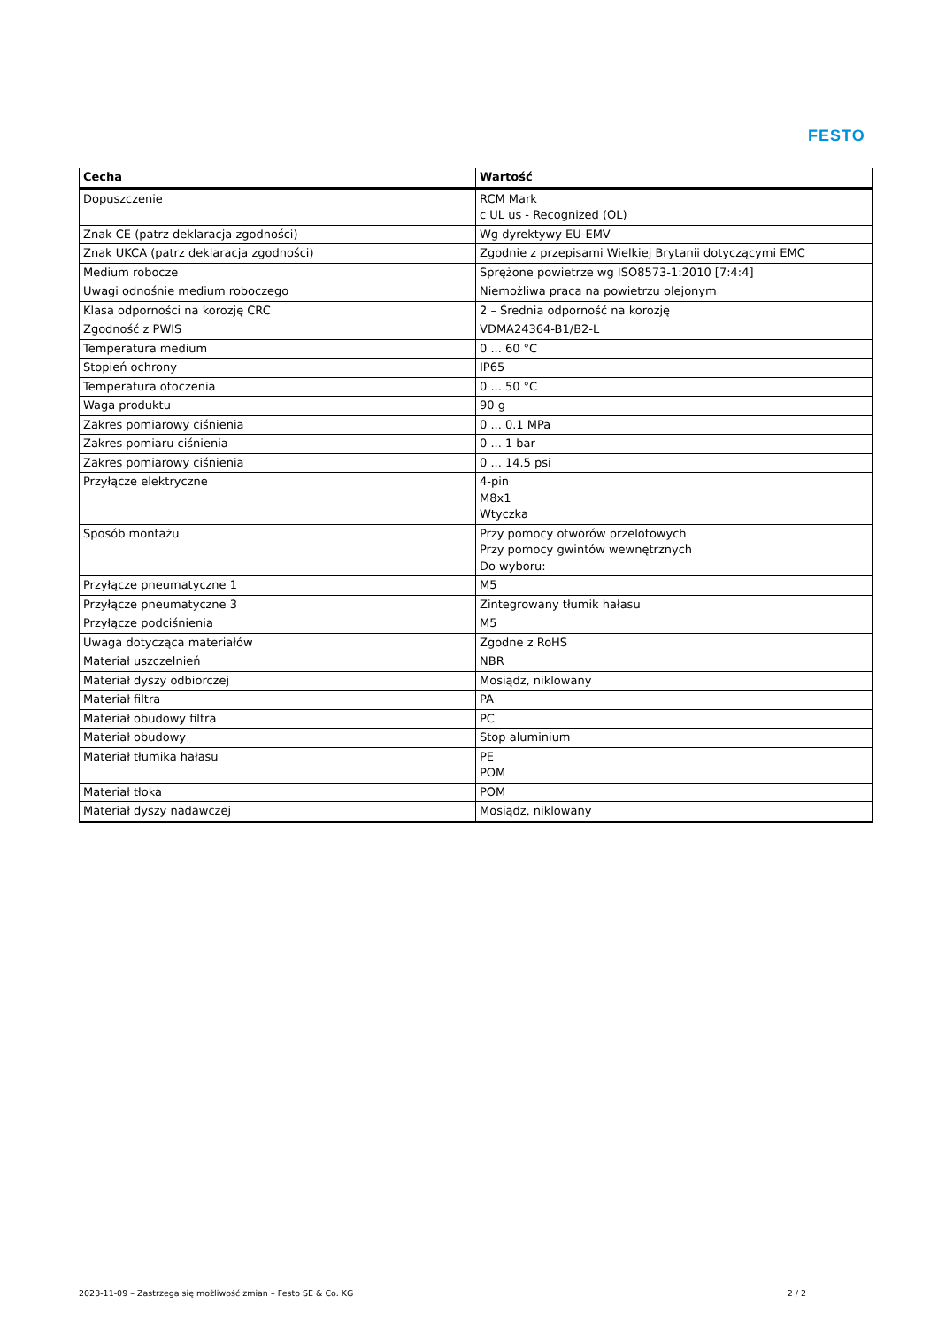FESTO
| Cecha | Wartość |
| --- | --- |
| Dopuszczenie | RCM Mark c UL us - Recognized (OL) |
| Znak CE (patrz deklaracja zgodności) | Wg dyrektywy EU-EMV |
| Znak UKCA (patrz deklaracja zgodności) | Zgodnie z przepisami Wielkiej Brytanii dotyczącymi EMC |
| Medium robocze | Sprężone powietrze wg ISO8573-1:2010 [7:4:4] |
| Uwagi odnośnie medium roboczego | Niemożliwa praca na powietrzu olejonym |
| Klasa odporności na korozję CRC | 2 – Średnia odporność na korozję |
| Zgodność z PWIS | VDMA24364-B1/B2-L |
| Temperatura medium | 0 ... 60 °C |
| Stopień ochrony | IP65 |
| Temperatura otoczenia | 0 ... 50 °C |
| Waga produktu | 90 g |
| Zakres pomiarowy ciśnienia | 0 ... 0.1 MPa |
| Zakres pomiaru ciśnienia | 0 ... 1 bar |
| Zakres pomiarowy ciśnienia | 0 ... 14.5 psi |
| Przyłącze elektryczne | 4-pin M8x1 Wtyczka |
| Sposób montażu | Przy pomocy otworów przelotowych Przy pomocy gwintów wewnętrznych Do wyboru: |
| Przyłącze pneumatyczne 1 | M5 |
| Przyłącze pneumatyczne 3 | Zintegrowany tłumik hałasu |
| Przyłącze podciśnienia | M5 |
| Uwaga dotycząca materiałów | Zgodne z RoHS |
| Materiał uszczelnień | NBR |
| Materiał dyszy odbiorczej | Mosiądz, niklowany |
| Materiał filtra | PA |
| Materiał obudowy filtra | PC |
| Materiał obudowy | Stop aluminium |
| Materiał tłumika hałasu | PE POM |
| Materiał tłoka | POM |
| Materiał dyszy nadawczej | Mosiądz, niklowany |
2023-11-09 – Zastrzega się możliwość zmian – Festo SE & Co. KG 2 / 2